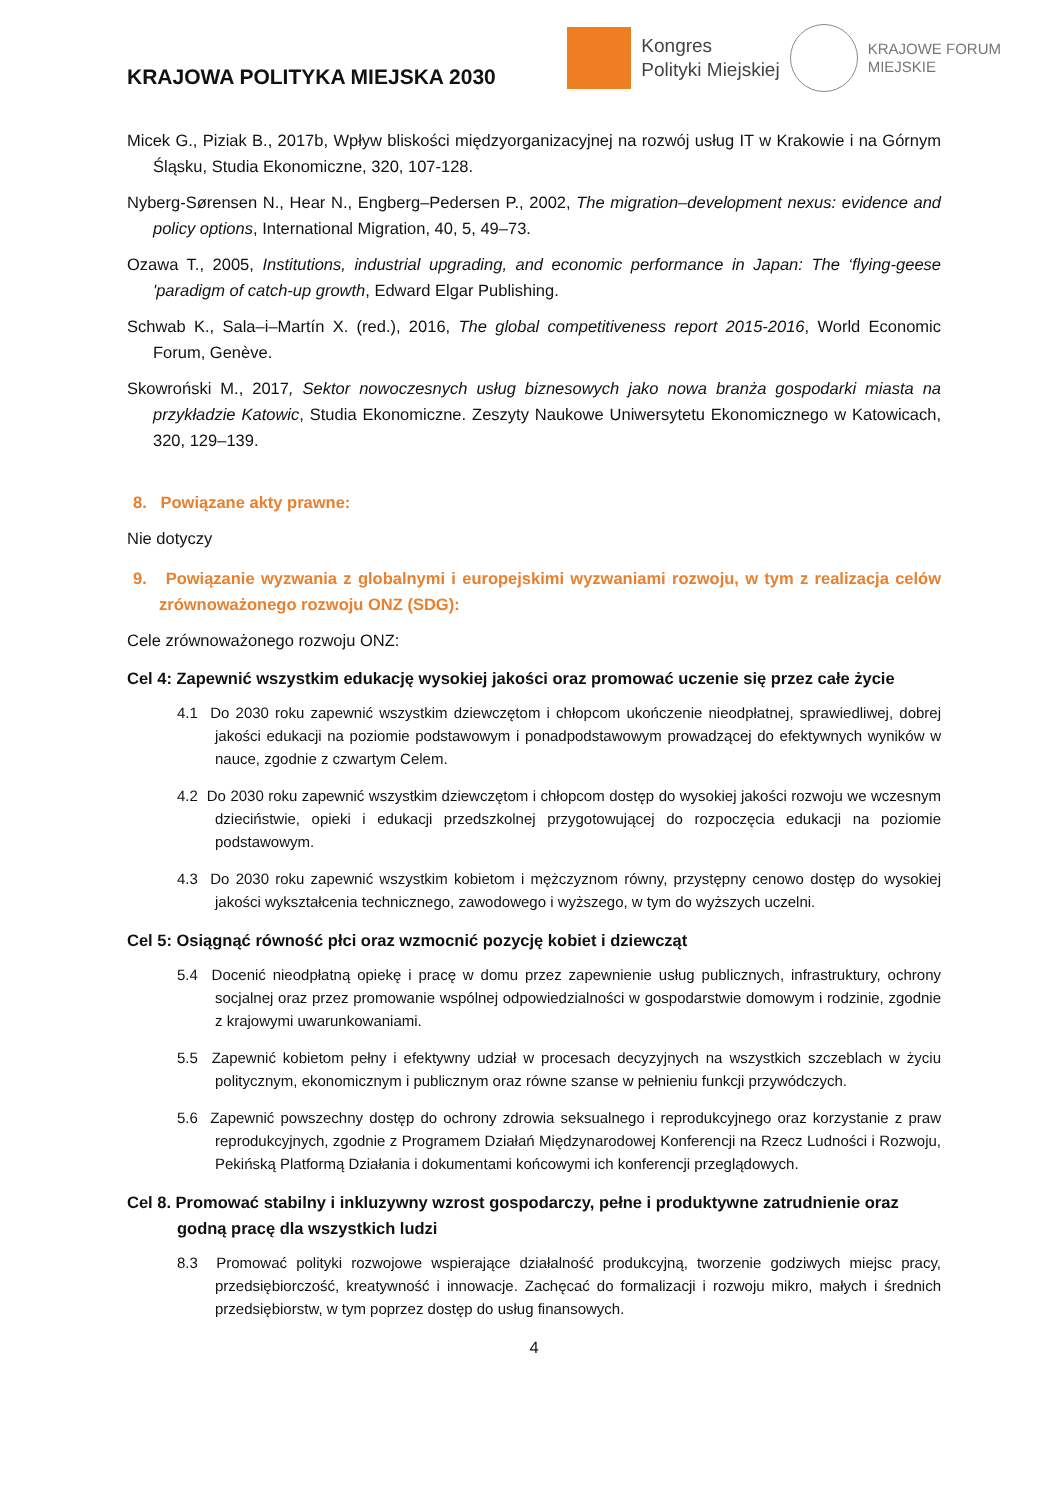KRAJOWA POLITYKA MIEJSKA 2030
Kongres
Polityki Miejskiej
KRAJOWE FORUM
MIEJSKIE
Micek G., Piziak B., 2017b, Wpływ bliskości międzyorganizacyjnej na rozwój usług IT w Krakowie i na Górnym Śląsku, Studia Ekonomiczne, 320, 107-128.
Nyberg-Sørensen N., Hear N., Engberg–Pedersen P., 2002, The migration–development nexus: evidence and policy options, International Migration, 40, 5, 49–73.
Ozawa T., 2005, Institutions, industrial upgrading, and economic performance in Japan: The ‘flying-geese 'paradigm of catch-up growth, Edward Elgar Publishing.
Schwab K., Sala–i–Martín X. (red.), 2016, The global competitiveness report 2015-2016, World Economic Forum, Genève.
Skowroński M., 2017, Sektor nowoczesnych usług biznesowych jako nowa branża gospodarki miasta na przykładzie Katowic, Studia Ekonomiczne. Zeszyty Naukowe Uniwersytetu Ekonomicznego w Katowicach, 320, 129–139.
8. Powiązane akty prawne:
Nie dotyczy
9. Powiązanie wyzwania z globalnymi i europejskimi wyzwaniami rozwoju, w tym z realizacja celów zrównoważonego rozwoju ONZ (SDG):
Cele zrównoważonego rozwoju ONZ:
Cel 4: Zapewnić wszystkim edukację wysokiej jakości oraz promować uczenie się przez całe życie
4.1 Do 2030 roku zapewnić wszystkim dziewczętom i chłopcom ukończenie nieodpłatnej, sprawiedliwej, dobrej jakości edukacji na poziomie podstawowym i ponadpodstawowym prowadzącej do efektywnych wyników w nauce, zgodnie z czwartym Celem.
4.2 Do 2030 roku zapewnić wszystkim dziewczętom i chłopcom dostęp do wysokiej jakości rozwoju we wczesnym dzieciństwie, opieki i edukacji przedszkolnej przygotowującej do rozpoczęcia edukacji na poziomie podstawowym.
4.3 Do 2030 roku zapewnić wszystkim kobietom i mężczyznom równy, przystępny cenowo dostęp do wysokiej jakości wykształcenia technicznego, zawodowego i wyższego, w tym do wyższych uczelni.
Cel 5: Osiągnąć równość płci oraz wzmocnić pozycję kobiet i dziewcząt
5.4 Docenić nieodpłatną opiekę i pracę w domu przez zapewnienie usług publicznych, infrastruktury, ochrony socjalnej oraz przez promowanie wspólnej odpowiedzialności w gospodarstwie domowym i rodzinie, zgodnie z krajowymi uwarunkowaniami.
5.5 Zapewnić kobietom pełny i efektywny udział w procesach decyzyjnych na wszystkich szczeblach w życiu politycznym, ekonomicznym i publicznym oraz równe szanse w pełnieniu funkcji przywódczych.
5.6 Zapewnić powszechny dostęp do ochrony zdrowia seksualnego i reprodukcyjnego oraz korzystanie z praw reprodukcyjnych, zgodnie z Programem Działań Międzynarodowej Konferencji na Rzecz Ludności i Rozwoju, Pekińską Platformą Działania i dokumentami końcowymi ich konferencji przeglądowych.
Cel 8. Promować stabilny i inkluzywny wzrost gospodarczy, pełne i produktywne zatrudnienie oraz godną pracę dla wszystkich ludzi
8.3 Promować polityki rozwojowe wspierające działalność produkcyjną, tworzenie godziwych miejsc pracy, przedsiębiorczość, kreatywność i innowacje. Zachęcać do formalizacji i rozwoju mikro, małych i średnich przedsiębiorstw, w tym poprzez dostęp do usług finansowych.
4